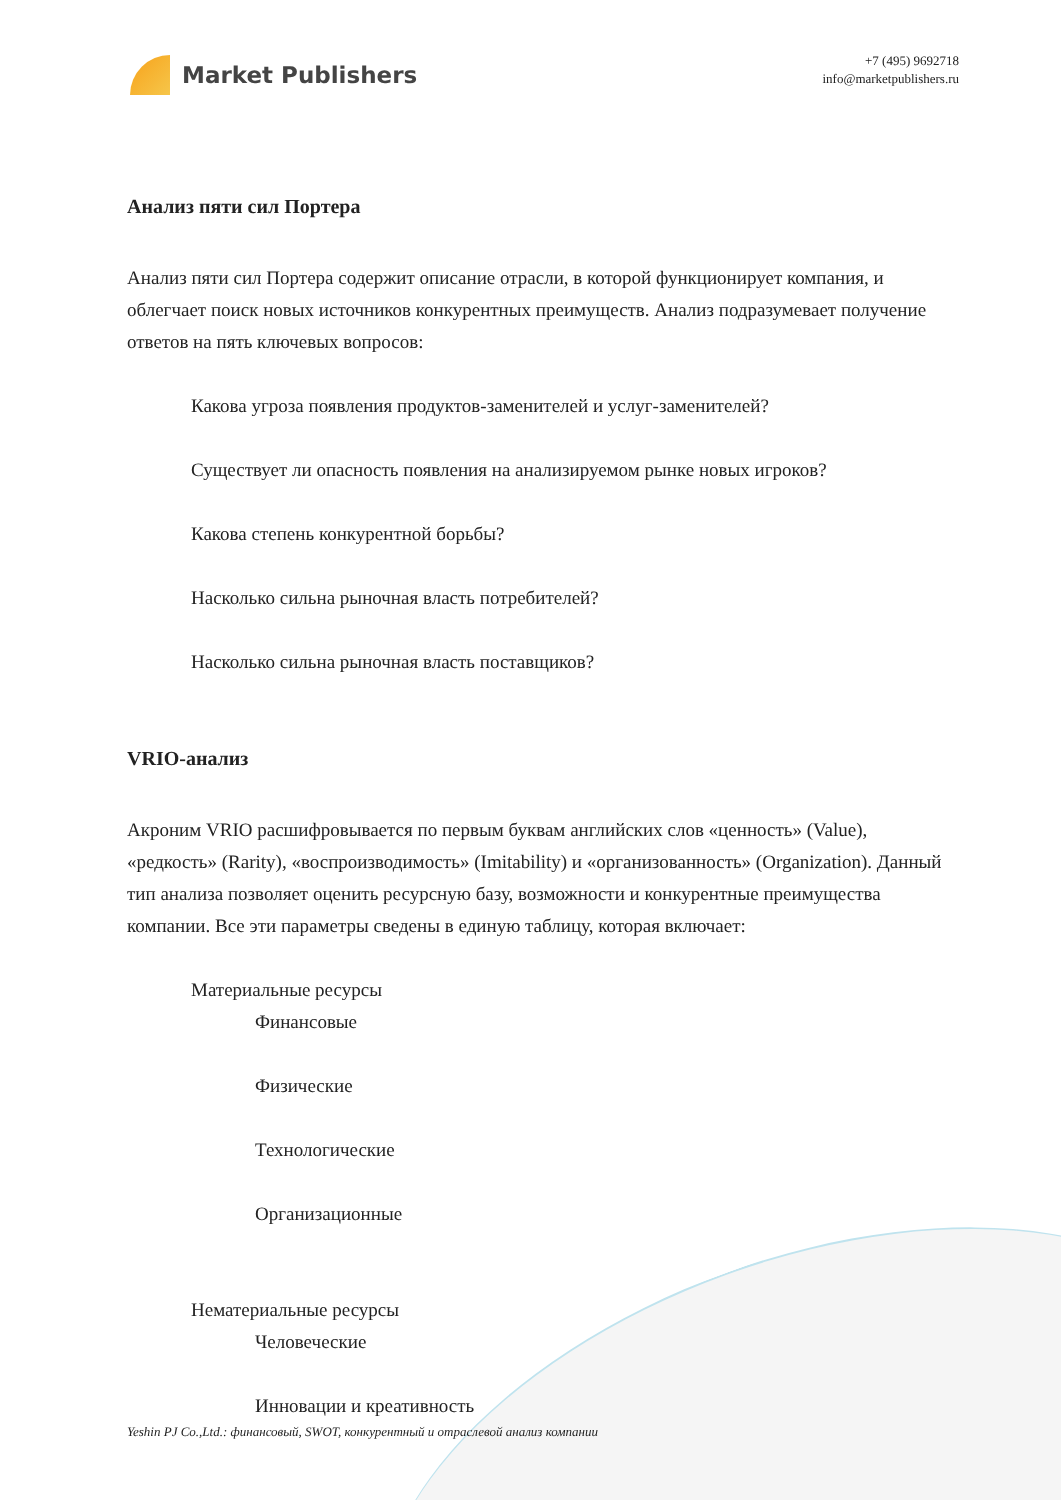Market Publishers
+7 (495) 9692718
info@marketpublishers.ru
Анализ пяти сил Портера
Анализ пяти сил Портера содержит описание отрасли, в которой функционирует компания, и облегчает поиск новых источников конкурентных преимуществ. Анализ подразумевает получение ответов на пять ключевых вопросов:
Какова угроза появления продуктов-заменителей и услуг-заменителей?
Существует ли опасность появления на анализируемом рынке новых игроков?
Какова степень конкурентной борьбы?
Насколько сильна рыночная власть потребителей?
Насколько сильна рыночная власть поставщиков?
VRIO-анализ
Акроним VRIO расшифровывается по первым буквам английских слов «ценность» (Value), «редкость» (Rarity), «воспроизводимость» (Imitability) и «организованность» (Organization). Данный тип анализа позволяет оценить ресурсную базу, возможности и конкурентные преимущества компании. Все эти параметры сведены в единую таблицу, которая включает:
Материальные ресурсы
Финансовые
Физические
Технологические
Организационные
Нематериальные ресурсы
Человеческие
Инновации и креативность
Yeshin PJ Co.,Ltd.: финансовый, SWOT, конкурентный и отраслевой анализ компании